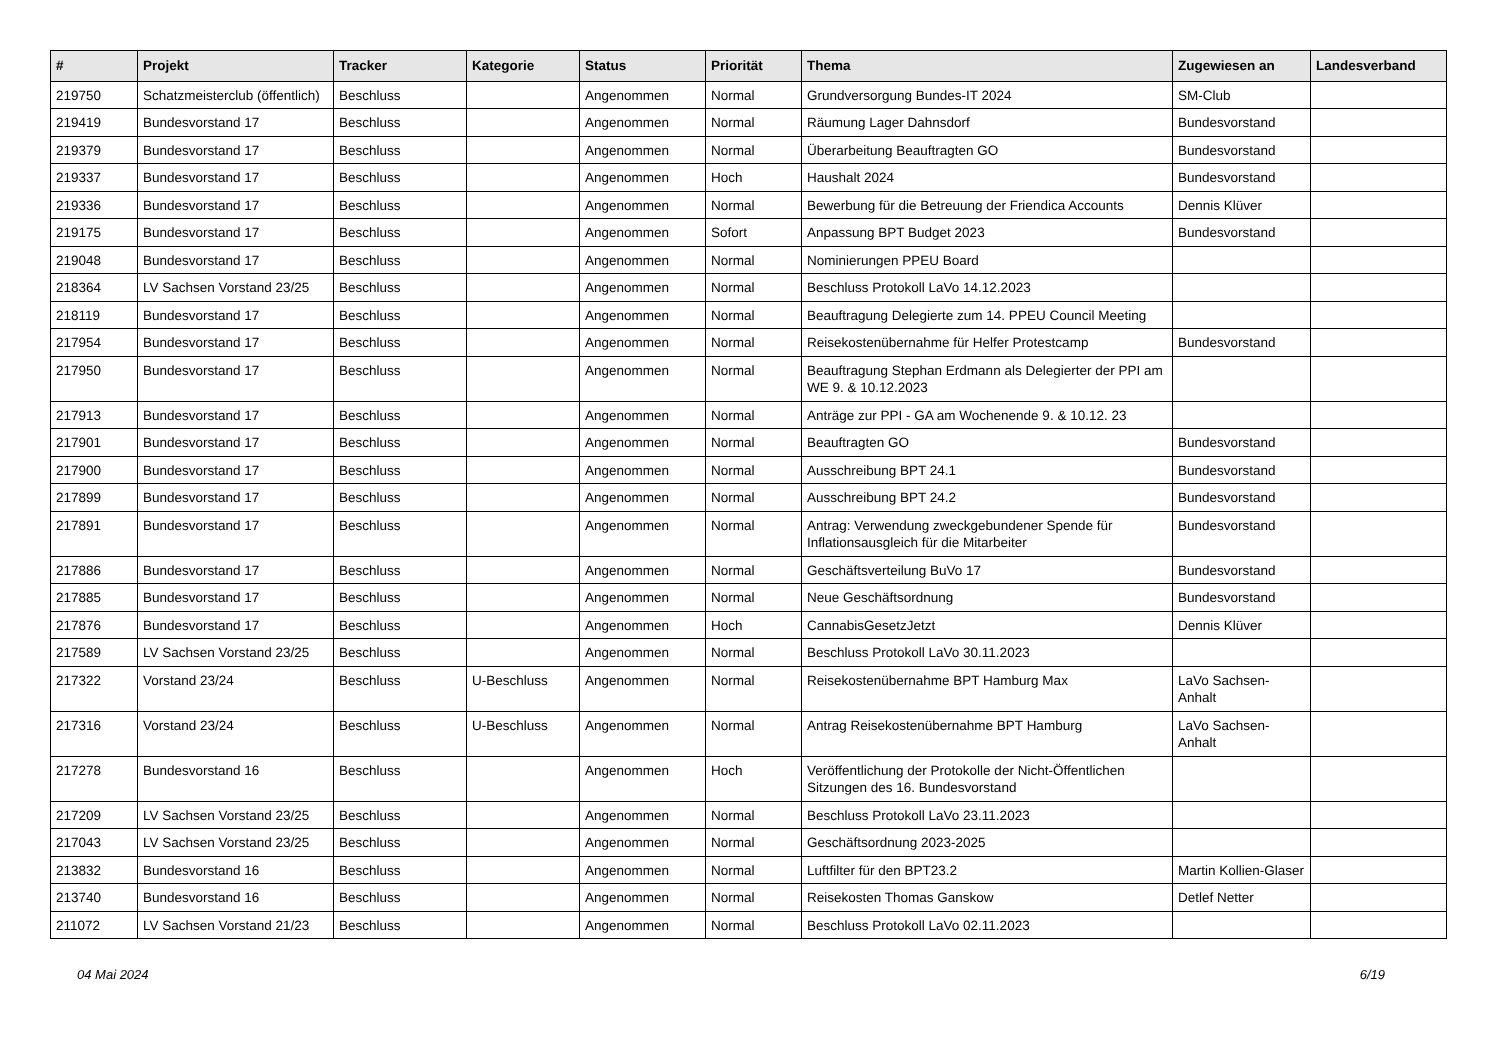| # | Projekt | Tracker | Kategorie | Status | Priorität | Thema | Zugewiesen an | Landesverband |
| --- | --- | --- | --- | --- | --- | --- | --- | --- |
| 219750 | Schatzmeisterclub (öffentlich) | Beschluss | | Angenommen | Normal | Grundversorgung Bundes-IT 2024 | SM-Club | |
| 219419 | Bundesvorstand 17 | Beschluss | | Angenommen | Normal | Räumung Lager Dahnsdorf | Bundesvorstand | |
| 219379 | Bundesvorstand 17 | Beschluss | | Angenommen | Normal | Überarbeitung Beauftragten GO | Bundesvorstand | |
| 219337 | Bundesvorstand 17 | Beschluss | | Angenommen | Hoch | Haushalt 2024 | Bundesvorstand | |
| 219336 | Bundesvorstand 17 | Beschluss | | Angenommen | Normal | Bewerbung für die Betreuung der Friendica Accounts | Dennis Klüver | |
| 219175 | Bundesvorstand 17 | Beschluss | | Angenommen | Sofort | Anpassung BPT Budget 2023 | Bundesvorstand | |
| 219048 | Bundesvorstand 17 | Beschluss | | Angenommen | Normal | Nominierungen PPEU Board | | |
| 218364 | LV Sachsen Vorstand 23/25 | Beschluss | | Angenommen | Normal | Beschluss Protokoll LaVo 14.12.2023 | | |
| 218119 | Bundesvorstand 17 | Beschluss | | Angenommen | Normal | Beauftragung Delegierte zum 14. PPEU Council Meeting | | |
| 217954 | Bundesvorstand 17 | Beschluss | | Angenommen | Normal | Reisekostenübernahme für Helfer Protestcamp | Bundesvorstand | |
| 217950 | Bundesvorstand 17 | Beschluss | | Angenommen | Normal | Beauftragung Stephan Erdmann als Delegierter der PPI am WE 9. & 10.12.2023 | | |
| 217913 | Bundesvorstand 17 | Beschluss | | Angenommen | Normal | Anträge zur PPI - GA am Wochenende 9. & 10.12. 23 | | |
| 217901 | Bundesvorstand 17 | Beschluss | | Angenommen | Normal | Beauftragten GO | Bundesvorstand | |
| 217900 | Bundesvorstand 17 | Beschluss | | Angenommen | Normal | Ausschreibung BPT 24.1 | Bundesvorstand | |
| 217899 | Bundesvorstand 17 | Beschluss | | Angenommen | Normal | Ausschreibung BPT 24.2 | Bundesvorstand | |
| 217891 | Bundesvorstand 17 | Beschluss | | Angenommen | Normal | Antrag: Verwendung zweckgebundener Spende für Inflationsausgleich für die Mitarbeiter | Bundesvorstand | |
| 217886 | Bundesvorstand 17 | Beschluss | | Angenommen | Normal | Geschäftsverteilung BuVo 17 | Bundesvorstand | |
| 217885 | Bundesvorstand 17 | Beschluss | | Angenommen | Normal | Neue Geschäftsordnung | Bundesvorstand | |
| 217876 | Bundesvorstand 17 | Beschluss | | Angenommen | Hoch | CannabisGesetzJetzt | Dennis Klüver | |
| 217589 | LV Sachsen Vorstand 23/25 | Beschluss | | Angenommen | Normal | Beschluss Protokoll LaVo 30.11.2023 | | |
| 217322 | Vorstand 23/24 | Beschluss | U-Beschluss | Angenommen | Normal | Reisekostenübernahme BPT Hamburg Max | LaVo Sachsen-Anhalt | |
| 217316 | Vorstand 23/24 | Beschluss | U-Beschluss | Angenommen | Normal | Antrag Reisekostenübernahme BPT Hamburg | LaVo Sachsen-Anhalt | |
| 217278 | Bundesvorstand 16 | Beschluss | | Angenommen | Hoch | Veröffentlichung der Protokolle der Nicht-Öffentlichen Sitzungen des 16. Bundesvorstand | | |
| 217209 | LV Sachsen Vorstand 23/25 | Beschluss | | Angenommen | Normal | Beschluss Protokoll LaVo 23.11.2023 | | |
| 217043 | LV Sachsen Vorstand 23/25 | Beschluss | | Angenommen | Normal | Geschäftsordnung 2023-2025 | | |
| 213832 | Bundesvorstand 16 | Beschluss | | Angenommen | Normal | Luftfilter für den BPT23.2 | Martin Kollien-Glaser | |
| 213740 | Bundesvorstand 16 | Beschluss | | Angenommen | Normal | Reisekosten Thomas Ganskow | Detlef Netter | |
| 211072 | LV Sachsen Vorstand 21/23 | Beschluss | | Angenommen | Normal | Beschluss Protokoll LaVo 02.11.2023 | | |
04 Mai 2024 6/19